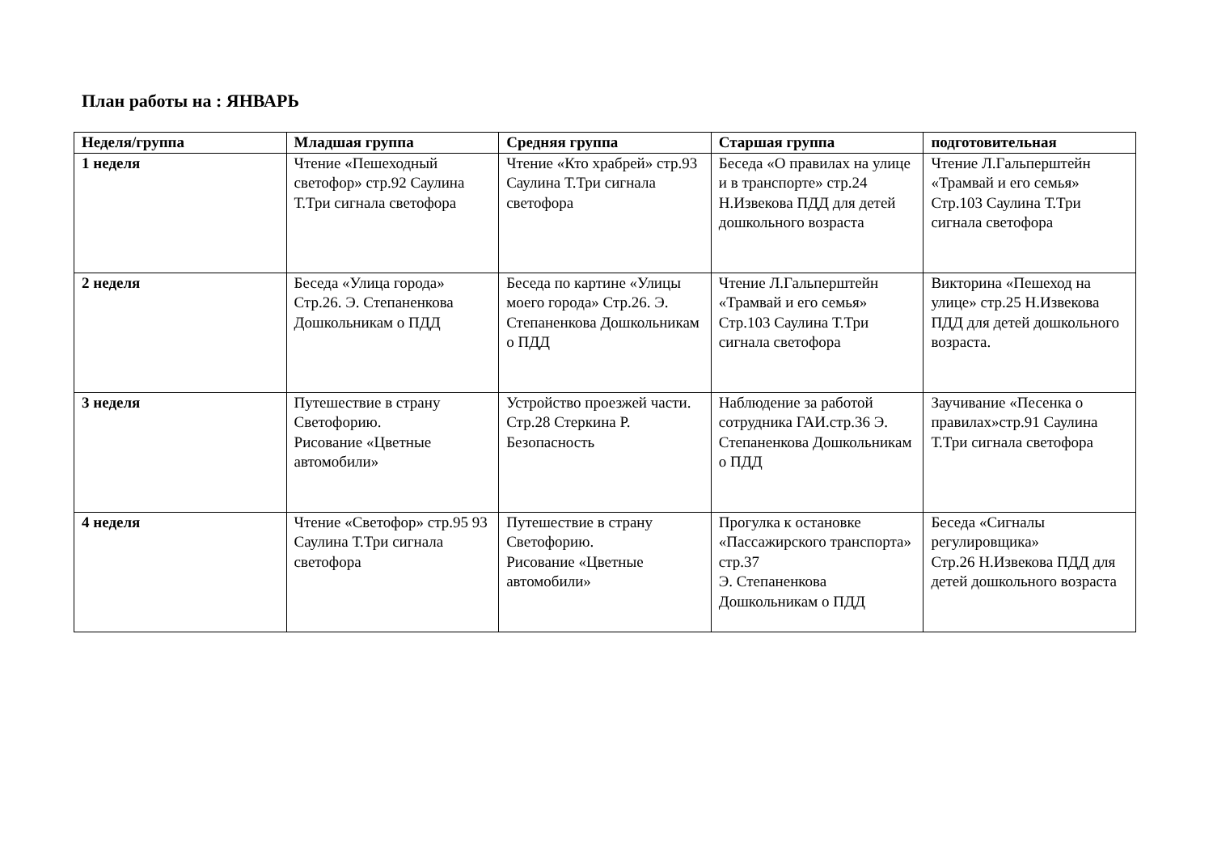План работы на : ЯНВАРЬ
| Неделя/группа | Младшая группа | Средняя группа | Старшая группа | подготовительная |
| --- | --- | --- | --- | --- |
| 1 неделя | Чтение «Пешеходный светофор» стр.92 Саулина Т.Три сигнала светофора | Чтение «Кто храбрей» стр.93 Саулина Т.Три сигнала светофора | Беседа «О правилах на улице и в транспорте» стр.24 Н.Извекова ПДД для детей дошкольного возраста | Чтение Л.Гальперштейн «Трамвай и его семья» Стр.103 Саулина Т.Три сигнала светофора |
| 2 неделя | Беседа «Улица города» Стр.26. Э. Степаненкова Дошкольникам о ПДД | Беседа по картине «Улицы моего города» Стр.26. Э. Степаненкова Дошкольникам о ПДД | Чтение Л.Гальперштейн «Трамвай и его семья» Стр.103 Саулина Т.Три сигнала светофора | Викторина «Пешеход на улице» стр.25 Н.Извекова ПДД для детей дошкольного возраста. |
| 3 неделя | Путешествие в страну Светофорию. Рисование «Цветные автомобили» | Устройство проезжей части. Стр.28 Стеркина Р. Безопасность | Наблюдение за работой сотрудника ГАИ.стр.36 Э. Степаненкова Дошкольникам о ПДД | Заучивание «Песенка о правилах»стр.91 Саулина Т.Три сигнала светофора |
| 4 неделя | Чтение «Светофор» стр.95 93 Саулина Т.Три сигнала светофора | Путешествие в страну Светофорию. Рисование «Цветные автомобили» | Прогулка к остановке «Пассажирского транспорта» стр.37 Э. Степаненкова Дошкольникам о ПДД | Беседа «Сигналы регулировщика» Стр.26 Н.Извекова ПДД для детей дошкольного возраста |